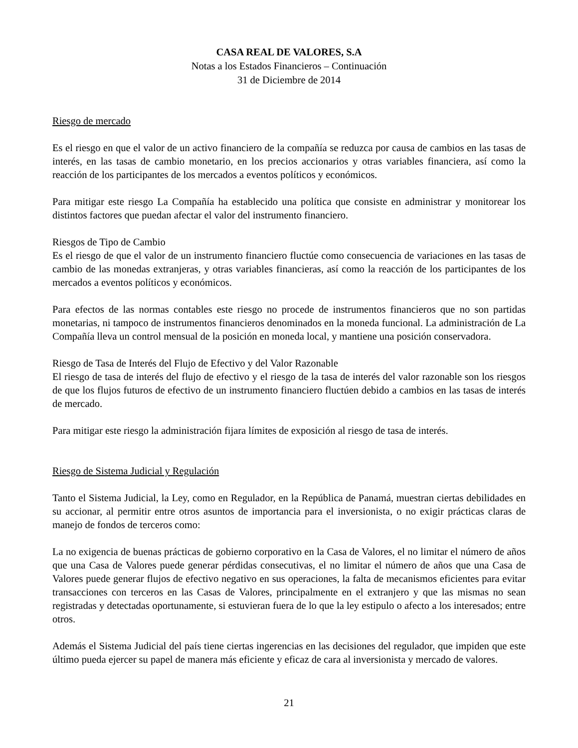CASA REAL DE VALORES, S.A
Notas a los Estados Financieros – Continuación
31 de Diciembre de 2014
Riesgo de mercado
Es el riesgo en que el valor de un activo financiero de la compañía se reduzca por causa de cambios en las tasas de interés, en las tasas de cambio monetario, en los precios accionarios y otras variables financiera, así como la reacción de los participantes de los mercados a eventos políticos y económicos.
Para mitigar este riesgo La Compañía ha establecido una política que consiste en administrar y monitorear los distintos factores que puedan afectar el valor del instrumento financiero.
Riesgos de Tipo de Cambio
Es el riesgo de que el valor de un instrumento financiero fluctúe como consecuencia de variaciones en las tasas de cambio de las monedas extranjeras, y otras variables financieras, así como la reacción de los participantes de los mercados a eventos políticos y económicos.
Para efectos de las normas contables este riesgo no procede de instrumentos financieros que no son partidas monetarias, ni tampoco de instrumentos financieros denominados en la moneda funcional. La administración de La Compañía lleva un control mensual de la posición en moneda local, y mantiene una posición conservadora.
Riesgo de Tasa de Interés del Flujo de Efectivo y del Valor Razonable
El riesgo de tasa de interés del flujo de efectivo y el riesgo de la tasa de interés del valor razonable son los riesgos de que los flujos futuros de efectivo de un instrumento financiero fluctúen debido a cambios en las tasas de interés de mercado.
Para mitigar este riesgo la administración fijara límites de exposición al riesgo de tasa de interés.
Riesgo de Sistema Judicial y Regulación
Tanto el Sistema Judicial, la Ley, como en Regulador, en la República de Panamá, muestran ciertas debilidades en su accionar, al permitir entre otros asuntos de importancia para el inversionista, o no exigir prácticas claras de manejo de fondos de terceros como:
La no exigencia de buenas prácticas de gobierno corporativo en la Casa de Valores, el no limitar el número de años que una Casa de Valores puede generar pérdidas consecutivas, el no limitar el número de años que una Casa de Valores puede generar flujos de efectivo negativo en sus operaciones, la falta de mecanismos eficientes para evitar transacciones con terceros en las Casas de Valores, principalmente en el extranjero y que las mismas no sean registradas y detectadas oportunamente, si estuvieran fuera de lo que la ley estipulo o afecto a los interesados; entre otros.
Además el Sistema Judicial del país tiene ciertas ingerencias en las decisiones del regulador, que impiden que este último pueda ejercer su papel de manera más eficiente y eficaz de cara al inversionista y mercado de valores.
21